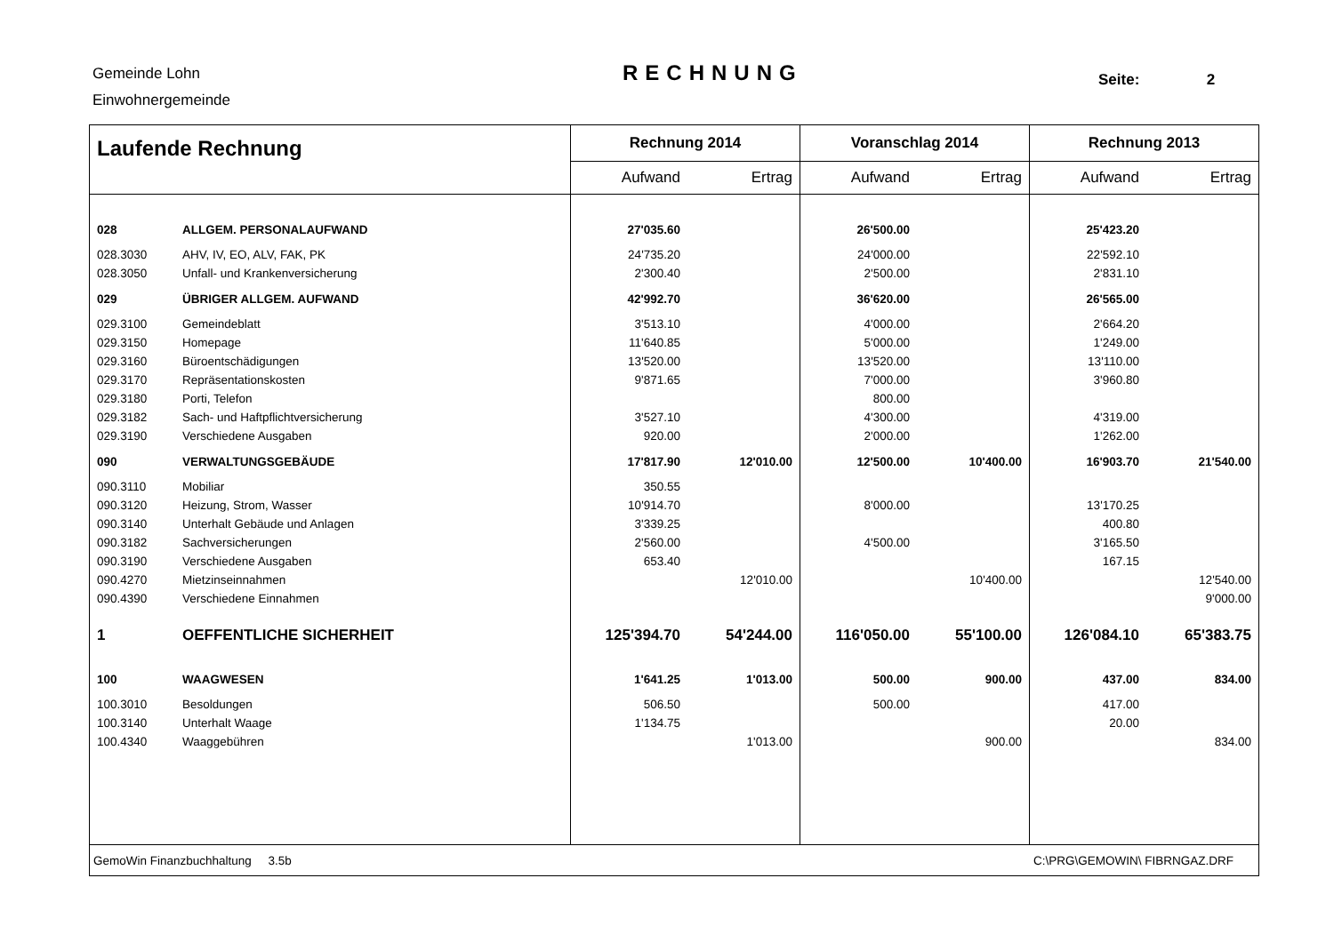Gemeinde Lohn
Einwohnergemeinde
RECHNUNG Seite: 2
| Laufende Rechnung | | Rechnung 2014 | | Voranschlag 2014 | | Rechnung 2013 | |
| --- | --- | --- | --- | --- | --- | --- | --- |
| | | Aufwand | Ertrag | Aufwand | Ertrag | Aufwand | Ertrag |
| 028 | ALLGEM. PERSONALAUFWAND | 27'035.60 | | 26'500.00 | | 25'423.20 | |
| 028.3030 | AHV, IV, EO, ALV, FAK, PK | 24'735.20 | | 24'000.00 | | 22'592.10 | |
| 028.3050 | Unfall- und Krankenversicherung | 2'300.40 | | 2'500.00 | | 2'831.10 | |
| 029 | ÜBRIGER ALLGEM. AUFWAND | 42'992.70 | | 36'620.00 | | 26'565.00 | |
| 029.3100 | Gemeindeblatt | 3'513.10 | | 4'000.00 | | 2'664.20 | |
| 029.3150 | Homepage | 11'640.85 | | 5'000.00 | | 1'249.00 | |
| 029.3160 | Büroentschädigungen | 13'520.00 | | 13'520.00 | | 13'110.00 | |
| 029.3170 | Repräsentationskosten | 9'871.65 | | 7'000.00 | | 3'960.80 | |
| 029.3180 | Porti, Telefon | | | 800.00 | | | |
| 029.3182 | Sach- und Haftpflichtversicherung | 3'527.10 | | 4'300.00 | | 4'319.00 | |
| 029.3190 | Verschiedene Ausgaben | 920.00 | | 2'000.00 | | 1'262.00 | |
| 090 | VERWALTUNGSGEBÄUDE | 17'817.90 | 12'010.00 | 12'500.00 | 10'400.00 | 16'903.70 | 21'540.00 |
| 090.3110 | Mobiliar | 350.55 | | | | | |
| 090.3120 | Heizung, Strom, Wasser | 10'914.70 | | 8'000.00 | | 13'170.25 | |
| 090.3140 | Unterhalt Gebäude und Anlagen | 3'339.25 | | | | 400.80 | |
| 090.3182 | Sachversicherungen | 2'560.00 | | 4'500.00 | | 3'165.50 | |
| 090.3190 | Verschiedene Ausgaben | 653.40 | | | | 167.15 | |
| 090.4270 | Mietzinseinnahmen | | 12'010.00 | | 10'400.00 | | 12'540.00 |
| 090.4390 | Verschiedene Einnahmen | | | | | | 9'000.00 |
| 1 | OEFFENTLICHE SICHERHEIT | 125'394.70 | 54'244.00 | 116'050.00 | 55'100.00 | 126'084.10 | 65'383.75 |
| 100 | WAAGWESEN | 1'641.25 | 1'013.00 | 500.00 | 900.00 | 437.00 | 834.00 |
| 100.3010 | Besoldungen | 506.50 | | 500.00 | | 417.00 | |
| 100.3140 | Unterhalt Waage | 1'134.75 | | | | 20.00 | |
| 100.4340 | Waaggebühren | | 1'013.00 | | 900.00 | | 834.00 |
| GemoWin Finanzbuchhaltung 3.5b | | | | C:\PRG\GEMOWIN\ FIBRNGAZ.DRF | | | |